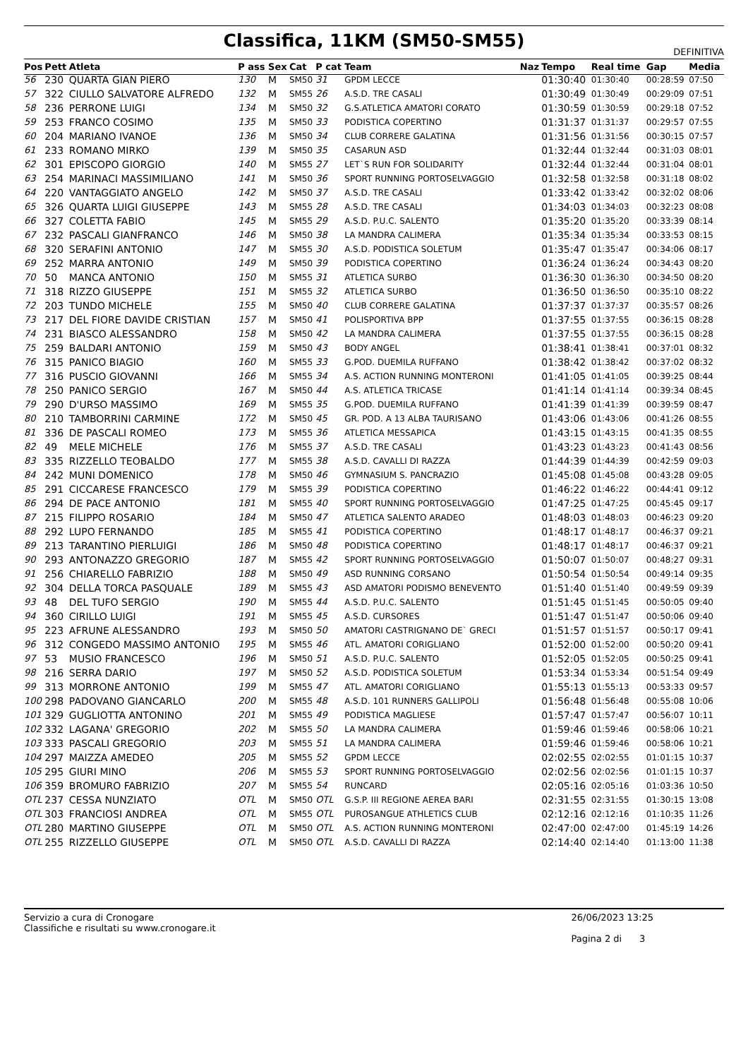Classifica, 11KM (SM50-SM55)
DEFINITIVA
| Pos | Pett | Atleta | P ass | Sex | Cat | P cat | Team | Naz | Tempo | Real time | Gap | Media |
| --- | --- | --- | --- | --- | --- | --- | --- | --- | --- | --- | --- | --- |
| 56 | 230 | QUARTA GIAN PIERO | 130 | M | SM50 | 31 | GPDM LECCE | | 01:30:40 | 01:30:40 | 00:28:59 | 07:50 |
| 57 | 322 | CIULLO SALVATORE ALFREDO | 132 | M | SM55 | 26 | A.S.D. TRE CASALI | | 01:30:49 | 01:30:49 | 00:29:09 | 07:51 |
| 58 | 236 | PERRONE LUIGI | 134 | M | SM50 | 32 | G.S.ATLETICA AMATORI CORATO | | 01:30:59 | 01:30:59 | 00:29:18 | 07:52 |
| 59 | 253 | FRANCO COSIMO | 135 | M | SM50 | 33 | PODISTICA COPERTINO | | 01:31:37 | 01:31:37 | 00:29:57 | 07:55 |
| 60 | 204 | MARIANO IVANOE | 136 | M | SM50 | 34 | CLUB CORRERE GALATINA | | 01:31:56 | 01:31:56 | 00:30:15 | 07:57 |
| 61 | 233 | ROMANO MIRKO | 139 | M | SM50 | 35 | CASARUN ASD | | 01:32:44 | 01:32:44 | 00:31:03 | 08:01 |
| 62 | 301 | EPISCOPO GIORGIO | 140 | M | SM55 | 27 | LET`S RUN FOR SOLIDARITY | | 01:32:44 | 01:32:44 | 00:31:04 | 08:01 |
| 63 | 254 | MARINACI MASSIMILIANO | 141 | M | SM50 | 36 | SPORT RUNNING PORTOSELVAGGIO | | 01:32:58 | 01:32:58 | 00:31:18 | 08:02 |
| 64 | 220 | VANTAGGIATO ANGELO | 142 | M | SM50 | 37 | A.S.D. TRE CASALI | | 01:33:42 | 01:33:42 | 00:32:02 | 08:06 |
| 65 | 326 | QUARTA LUIGI GIUSEPPE | 143 | M | SM55 | 28 | A.S.D. TRE CASALI | | 01:34:03 | 01:34:03 | 00:32:23 | 08:08 |
| 66 | 327 | COLETTA FABIO | 145 | M | SM55 | 29 | A.S.D. P.U.C. SALENTO | | 01:35:20 | 01:35:20 | 00:33:39 | 08:14 |
| 67 | 232 | PASCALI GIANFRANCO | 146 | M | SM50 | 38 | LA MANDRA CALIMERA | | 01:35:34 | 01:35:34 | 00:33:53 | 08:15 |
| 68 | 320 | SERAFINI ANTONIO | 147 | M | SM55 | 30 | A.S.D. PODISTICA SOLETUM | | 01:35:47 | 01:35:47 | 00:34:06 | 08:17 |
| 69 | 252 | MARRA ANTONIO | 149 | M | SM50 | 39 | PODISTICA COPERTINO | | 01:36:24 | 01:36:24 | 00:34:43 | 08:20 |
| 70 | 50 | MANCA ANTONIO | 150 | M | SM55 | 31 | ATLETICA SURBO | | 01:36:30 | 01:36:30 | 00:34:50 | 08:20 |
| 71 | 318 | RIZZO GIUSEPPE | 151 | M | SM55 | 32 | ATLETICA SURBO | | 01:36:50 | 01:36:50 | 00:35:10 | 08:22 |
| 72 | 203 | TUNDO MICHELE | 155 | M | SM50 | 40 | CLUB CORRERE GALATINA | | 01:37:37 | 01:37:37 | 00:35:57 | 08:26 |
| 73 | 217 | DEL FIORE DAVIDE CRISTIAN | 157 | M | SM50 | 41 | POLISPORTIVA BPP | | 01:37:55 | 01:37:55 | 00:36:15 | 08:28 |
| 74 | 231 | BIASCO ALESSANDRO | 158 | M | SM50 | 42 | LA MANDRA CALIMERA | | 01:37:55 | 01:37:55 | 00:36:15 | 08:28 |
| 75 | 259 | BALDARI ANTONIO | 159 | M | SM50 | 43 | BODY ANGEL | | 01:38:41 | 01:38:41 | 00:37:01 | 08:32 |
| 76 | 315 | PANICO BIAGIO | 160 | M | SM55 | 33 | G.POD. DUEMILA RUFFANO | | 01:38:42 | 01:38:42 | 00:37:02 | 08:32 |
| 77 | 316 | PUSCIO GIOVANNI | 166 | M | SM55 | 34 | A.S. ACTION RUNNING MONTERONI | | 01:41:05 | 01:41:05 | 00:39:25 | 08:44 |
| 78 | 250 | PANICO SERGIO | 167 | M | SM50 | 44 | A.S. ATLETICA TRICASE | | 01:41:14 | 01:41:14 | 00:39:34 | 08:45 |
| 79 | 290 | D'URSO MASSIMO | 169 | M | SM55 | 35 | G.POD. DUEMILA RUFFANO | | 01:41:39 | 01:41:39 | 00:39:59 | 08:47 |
| 80 | 210 | TAMBORRINI CARMINE | 172 | M | SM50 | 45 | GR. POD. A 13 ALBA TAURISANO | | 01:43:06 | 01:43:06 | 00:41:26 | 08:55 |
| 81 | 336 | DE PASCALI ROMEO | 173 | M | SM55 | 36 | ATLETICA MESSAPICA | | 01:43:15 | 01:43:15 | 00:41:35 | 08:55 |
| 82 | 49 | MELE MICHELE | 176 | M | SM55 | 37 | A.S.D. TRE CASALI | | 01:43:23 | 01:43:23 | 00:41:43 | 08:56 |
| 83 | 335 | RIZZELLO TEOBALDO | 177 | M | SM55 | 38 | A.S.D. CAVALLI DI RAZZA | | 01:44:39 | 01:44:39 | 00:42:59 | 09:03 |
| 84 | 242 | MUNI DOMENICO | 178 | M | SM50 | 46 | GYMNASIUM S. PANCRAZIO | | 01:45:08 | 01:45:08 | 00:43:28 | 09:05 |
| 85 | 291 | CICCARESE FRANCESCO | 179 | M | SM55 | 39 | PODISTICA COPERTINO | | 01:46:22 | 01:46:22 | 00:44:41 | 09:12 |
| 86 | 294 | DE PACE ANTONIO | 181 | M | SM55 | 40 | SPORT RUNNING PORTOSELVAGGIO | | 01:47:25 | 01:47:25 | 00:45:45 | 09:17 |
| 87 | 215 | FILIPPO ROSARIO | 184 | M | SM50 | 47 | ATLETICA SALENTO ARADEO | | 01:48:03 | 01:48:03 | 00:46:23 | 09:20 |
| 88 | 292 | LUPO FERNANDO | 185 | M | SM55 | 41 | PODISTICA COPERTINO | | 01:48:17 | 01:48:17 | 00:46:37 | 09:21 |
| 89 | 213 | TARANTINO PIERLUIGI | 186 | M | SM50 | 48 | PODISTICA COPERTINO | | 01:48:17 | 01:48:17 | 00:46:37 | 09:21 |
| 90 | 293 | ANTONAZZO GREGORIO | 187 | M | SM55 | 42 | SPORT RUNNING PORTOSELVAGGIO | | 01:50:07 | 01:50:07 | 00:48:27 | 09:31 |
| 91 | 256 | CHIARELLO FABRIZIO | 188 | M | SM50 | 49 | ASD RUNNING CORSANO | | 01:50:54 | 01:50:54 | 00:49:14 | 09:35 |
| 92 | 304 | DELLA TORCA PASQUALE | 189 | M | SM55 | 43 | ASD AMATORI PODISMO BENEVENTO | | 01:51:40 | 01:51:40 | 00:49:59 | 09:39 |
| 93 | 48 | DEL TUFO SERGIO | 190 | M | SM55 | 44 | A.S.D. P.U.C. SALENTO | | 01:51:45 | 01:51:45 | 00:50:05 | 09:40 |
| 94 | 360 | CIRILLO LUIGI | 191 | M | SM55 | 45 | A.S.D. CURSORES | | 01:51:47 | 01:51:47 | 00:50:06 | 09:40 |
| 95 | 223 | AFRUNE ALESSANDRO | 193 | M | SM50 | 50 | AMATORI CASTRIGNANO DE` GRECI | | 01:51:57 | 01:51:57 | 00:50:17 | 09:41 |
| 96 | 312 | CONGEDO MASSIMO ANTONIO | 195 | M | SM55 | 46 | ATL. AMATORI CORIGLIANO | | 01:52:00 | 01:52:00 | 00:50:20 | 09:41 |
| 97 | 53 | MUSIO FRANCESCO | 196 | M | SM50 | 51 | A.S.D. P.U.C. SALENTO | | 01:52:05 | 01:52:05 | 00:50:25 | 09:41 |
| 98 | 216 | SERRA DARIO | 197 | M | SM50 | 52 | A.S.D. PODISTICA SOLETUM | | 01:53:34 | 01:53:34 | 00:51:54 | 09:49 |
| 99 | 313 | MORRONE ANTONIO | 199 | M | SM55 | 47 | ATL. AMATORI CORIGLIANO | | 01:55:13 | 01:55:13 | 00:53:33 | 09:57 |
| 100 | 298 | PADOVANO GIANCARLO | 200 | M | SM55 | 48 | A.S.D. 101 RUNNERS GALLIPOLI | | 01:56:48 | 01:56:48 | 00:55:08 | 10:06 |
| 101 | 329 | GUGLIOTTA ANTONINO | 201 | M | SM55 | 49 | PODISTICA MAGLIESE | | 01:57:47 | 01:57:47 | 00:56:07 | 10:11 |
| 102 | 332 | LAGANA' GREGORIO | 202 | M | SM55 | 50 | LA MANDRA CALIMERA | | 01:59:46 | 01:59:46 | 00:58:06 | 10:21 |
| 103 | 333 | PASCALI GREGORIO | 203 | M | SM55 | 51 | LA MANDRA CALIMERA | | 01:59:46 | 01:59:46 | 00:58:06 | 10:21 |
| 104 | 297 | MAIZZA AMEDEO | 205 | M | SM55 | 52 | GPDM LECCE | | 02:02:55 | 02:02:55 | 01:01:15 | 10:37 |
| 105 | 295 | GIURI MINO | 206 | M | SM55 | 53 | SPORT RUNNING PORTOSELVAGGIO | | 02:02:56 | 02:02:56 | 01:01:15 | 10:37 |
| 106 | 359 | BROMURO FABRIZIO | 207 | M | SM55 | 54 | RUNCARD | | 02:05:16 | 02:05:16 | 01:03:36 | 10:50 |
| OTL | 237 | CESSA NUNZIATO | OTL | M | SM50 | OTL | G.S.P. III REGIONE AEREA BARI | | 02:31:55 | 02:31:55 | 01:30:15 | 13:08 |
| OTL | 303 | FRANCIOSI ANDREA | OTL | M | SM55 | OTL | PUROSANGUE ATHLETICS CLUB | | 02:12:16 | 02:12:16 | 01:10:35 | 11:26 |
| OTL | 280 | MARTINO GIUSEPPE | OTL | M | SM50 | OTL | A.S. ACTION RUNNING MONTERONI | | 02:47:00 | 02:47:00 | 01:45:19 | 14:26 |
| OTL | 255 | RIZZELLO GIUSEPPE | OTL | M | SM50 | OTL | A.S.D. CAVALLI DI RAZZA | | 02:14:40 | 02:14:40 | 01:13:00 | 11:38 |
Servizio a cura di Cronogare
Classifiche e risultati su www.cronogare.it
26/06/2023 13:25
Pagina 2 di 3